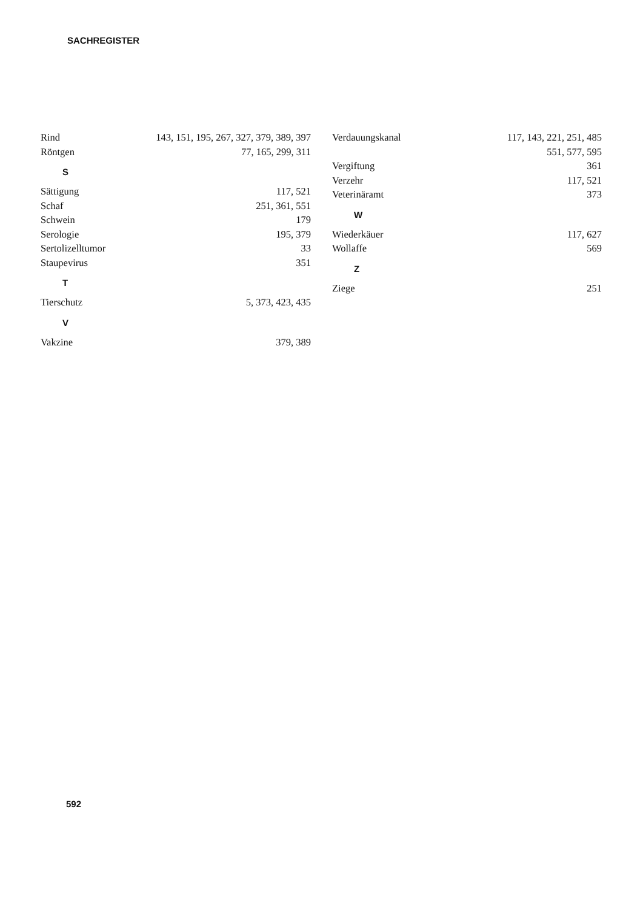SACHREGISTER
Rind 143, 151, 195, 267, 327, 379, 389, 397
Röntgen 77, 165, 299, 311
S
Sättigung 117, 521
Schaf 251, 361, 551
Schwein 179
Serologie 195, 379
Sertolizelltumor 33
Staupevirus 351
T
Tierschutz 5, 373, 423, 435
V
Vakzine 379, 389
Verdauungskanal 117, 143, 221, 251, 485
551, 577, 595
Vergiftung 361
Verzehr 117, 521
Veterinäramt 373
W
Wiederkäuer 117, 627
Wollaffe 569
Z
Ziege 251
592